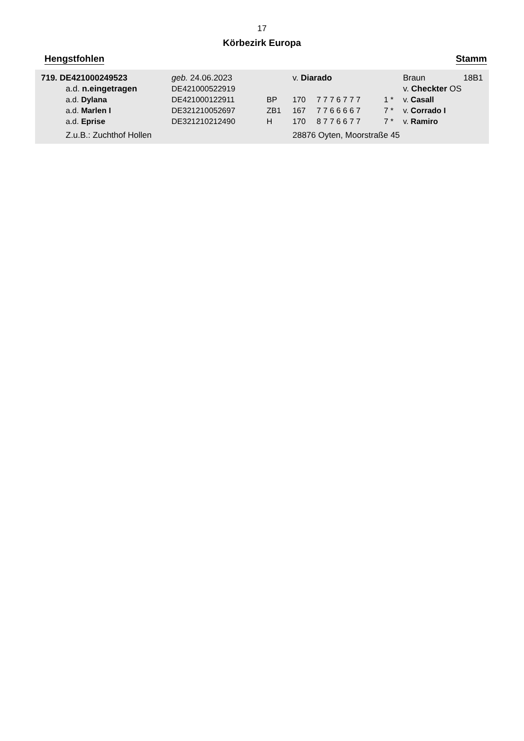17
Körbezirk Europa
Hengstfohlen Stamm
| 719. DE421000249523 | | geb. 24.06.2023 | | v. Diarado | | | Braun | 18B1 |
| | a.d. n.eingetragen | DE421000522919 | | | | | v. Checkter OS | |
| | a.d. Dylana | DE421000122911 | BP | 170 | 7 7 7 6 7 7 7 | 1 * | v. Casall | |
| | a.d. Marlen I | DE321210052697 | ZB1 | 167 | 7 7 6 6 6 6 7 | 7 * | v. Corrado I | |
| | a.d. Eprise | DE321210212490 | H | 170 | 8 7 7 6 6 7 7 | 7 * | v. Ramiro | |
| | Z.u.B.: Zuchthof Hollen | | | 28876 Oyten, Moorstraße 45 | | | | |